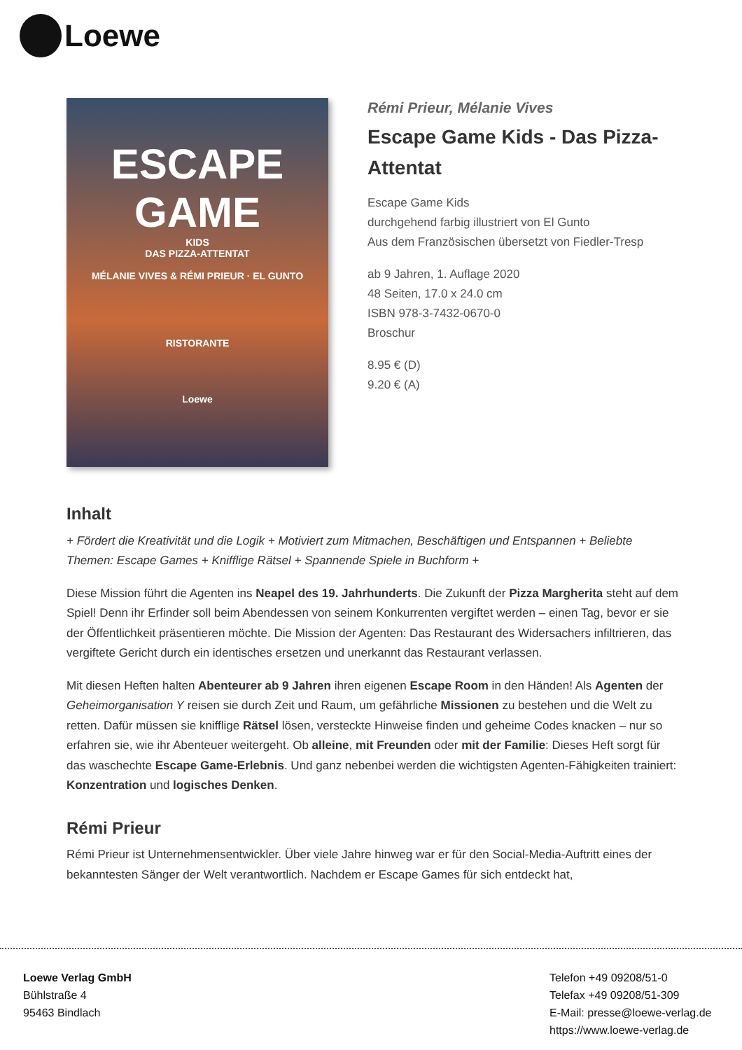Loewe
ESCAPE
GAME
KIDS
DAS PIZZA-ATTENTAT
MÉLANIE VIVES & RÉMI PRIEUR · EL GUNTO
RISTORANTE
Loewe
Rémi Prieur, Mélanie Vives
Escape Game Kids - Das Pizza-
Attentat
Escape Game Kids
durchgehend farbig illustriert von El Gunto
Aus dem Französischen übersetzt von Fiedler-Tresp
ab 9 Jahren, 1. Auflage 2020
48 Seiten, 17.0 x 24.0 cm
ISBN 978-3-7432-0670-0
Broschur
8.95 € (D)
9.20 € (A)
Inhalt
+ Fördert die Kreativität und die Logik + Motiviert zum Mitmachen, Beschäftigen und Entspannen + Beliebte Themen: Escape Games + Knifflige Rätsel + Spannende Spiele in Buchform +
Diese Mission führt die Agenten ins Neapel des 19. Jahrhunderts. Die Zukunft der Pizza Margherita steht auf dem Spiel! Denn ihr Erfinder soll beim Abendessen von seinem Konkurrenten vergiftet werden – einen Tag, bevor er sie der Öffentlichkeit präsentieren möchte. Die Mission der Agenten: Das Restaurant des Widersachers infiltrieren, das vergiftete Gericht durch ein identisches ersetzen und unerkannt das Restaurant verlassen.
Mit diesen Heften halten Abenteurer ab 9 Jahren ihren eigenen Escape Room in den Händen! Als Agenten der Geheimorganisation Y reisen sie durch Zeit und Raum, um gefährliche Missionen zu bestehen und die Welt zu retten. Dafür müssen sie knifflige Rätsel lösen, versteckte Hinweise finden und geheime Codes knacken – nur so erfahren sie, wie ihr Abenteuer weitergeht. Ob alleine, mit Freunden oder mit der Familie: Dieses Heft sorgt für das waschechte Escape Game-Erlebnis. Und ganz nebenbei werden die wichtigsten Agenten-Fähigkeiten trainiert: Konzentration und logisches Denken.
Rémi Prieur
Rémi Prieur ist Unternehmensentwickler. Über viele Jahre hinweg war er für den Social-Media-Auftritt eines der bekanntesten Sänger der Welt verantwortlich. Nachdem er Escape Games für sich entdeckt hat,
Loewe Verlag GmbH
Bühlstraße 4
95463 Bindlach
Telefon +49 09208/51-0
Telefax +49 09208/51-309
E-Mail: presse@loewe-verlag.de
https://www.loewe-verlag.de